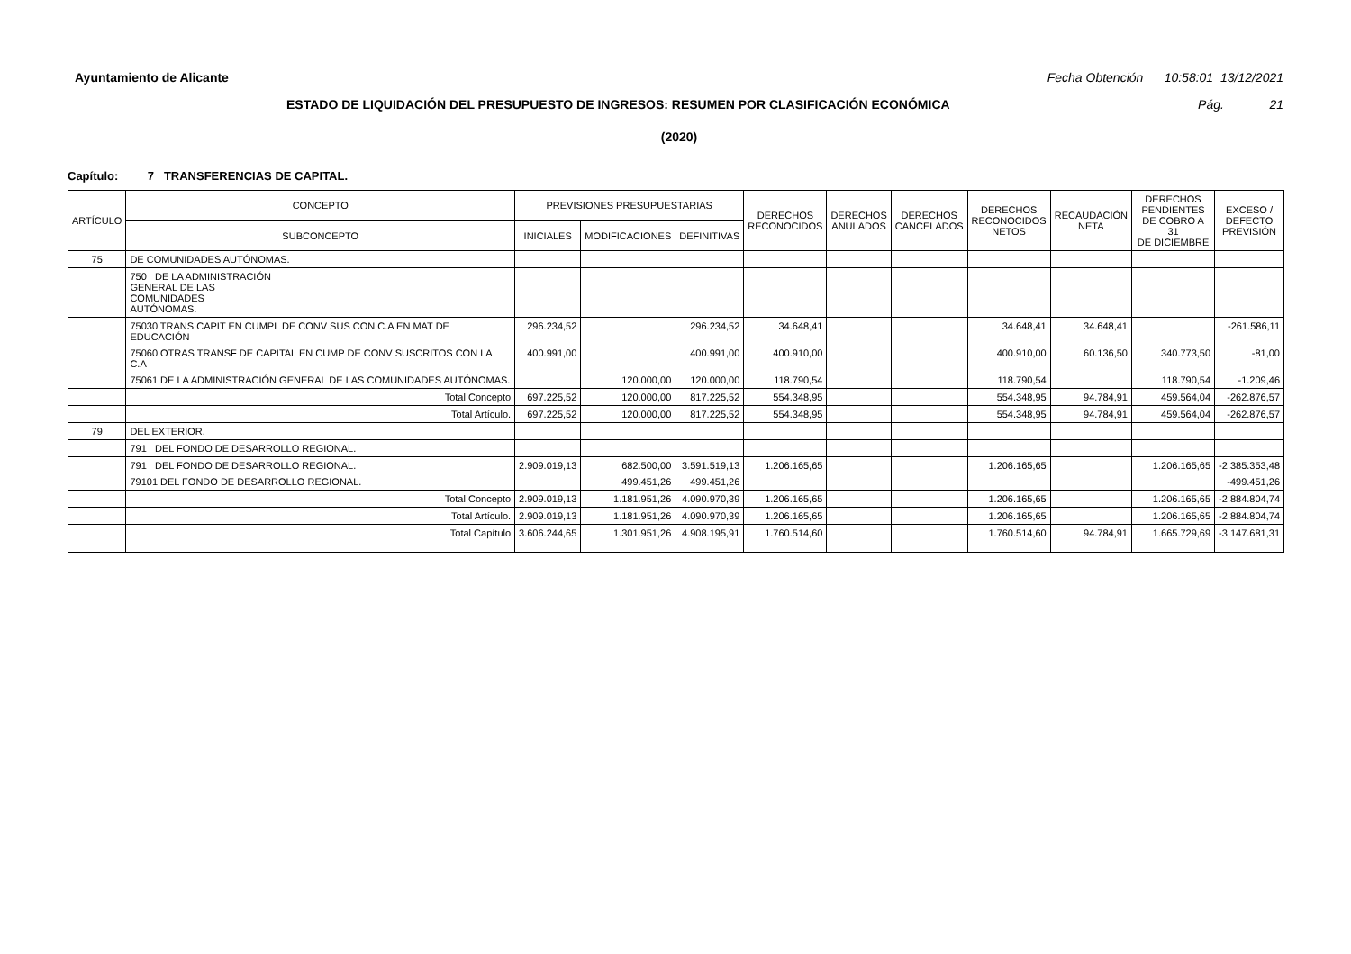Ayuntamiento de Alicante Fecha Obtención 10:58:01 13/12/2021
ESTADO DE LIQUIDACIÓN DEL PRESUPUESTO DE INGRESOS: RESUMEN POR CLASIFICACIÓN ECONÓMICA Pág. 21
(2020)
Capítulo: 7 TRANSFERENCIAS DE CAPITAL.
| ARTÍCULO | CONCEPTO | PREVISIONES PRESUPUESTARIAS | | | DERECHOS RECONOCIDOS | DERECHOS ANULADOS | DERECHOS CANCELADOS | DERECHOS RECONOCIDOS NETOS | RECAUDACIÓN NETA | DERECHOS PENDIENTES DE COBRO A 31 DE DICIEMBRE | EXCESO / DEFECTO PREVISIÓN |
| --- | --- | --- | --- | --- | --- | --- | --- | --- | --- | --- | --- |
| | SUBCONCEPTO | INICIALES | MODIFICACIONES | DEFINITIVAS | | | | | | | |
| 75 | DE COMUNIDADES AUTÓNOMAS. | | | | | | | | | | |
| | 750 DE LA ADMINISTRACIÓN GENERAL DE LAS COMUNIDADES AUTÓNOMAS. | | | | | | | | | | |
| | 75030 TRANS CAPIT EN CUMPL DE CONV SUS CON C.A EN MAT DE EDUCACIÓN | 296.234,52 | | 296.234,52 | 34.648,41 | | | 34.648,41 | 34.648,41 | | -261.586,11 |
| | 75060 OTRAS TRANSF DE CAPITAL EN CUMP DE CONV SUSCRITOS CON LA C.A | 400.991,00 | | 400.991,00 | 400.910,00 | | | 400.910,00 | 60.136,50 | 340.773,50 | -81,00 |
| | 75061 DE LA ADMINISTRACIÓN GENERAL DE LAS COMUNIDADES AUTÓNOMAS. | | 120.000,00 | 120.000,00 | 118.790,54 | | | 118.790,54 | | 118.790,54 | -1.209,46 |
| | Total Concepto | 697.225,52 | 120.000,00 | 817.225,52 | 554.348,95 | | | 554.348,95 | 94.784,91 | 459.564,04 | -262.876,57 |
| | Total Artículo. | 697.225,52 | 120.000,00 | 817.225,52 | 554.348,95 | | | 554.348,95 | 94.784,91 | 459.564,04 | -262.876,57 |
| 79 | DEL EXTERIOR. | | | | | | | | | | |
| | 791 DEL FONDO DE DESARROLLO REGIONAL. | | | | | | | | | | |
| | 791 DEL FONDO DE DESARROLLO REGIONAL. | 2.909.019,13 | 682.500,00 | 3.591.519,13 | 1.206.165,65 | | | 1.206.165,65 | | 1.206.165,65 | -2.385.353,48 |
| | 79101 DEL FONDO DE DESARROLLO REGIONAL. | | 499.451,26 | 499.451,26 | | | | | | | -499.451,26 |
| | Total Concepto | 2.909.019,13 | 1.181.951,26 | 4.090.970,39 | 1.206.165,65 | | | 1.206.165,65 | | 1.206.165,65 | -2.884.804,74 |
| | Total Artículo. | 2.909.019,13 | 1.181.951,26 | 4.090.970,39 | 1.206.165,65 | | | 1.206.165,65 | | 1.206.165,65 | -2.884.804,74 |
| | Total Capítulo | 3.606.244,65 | 1.301.951,26 | 4.908.195,91 | 1.760.514,60 | | | 1.760.514,60 | 94.784,91 | 1.665.729,69 | -3.147.681,31 |